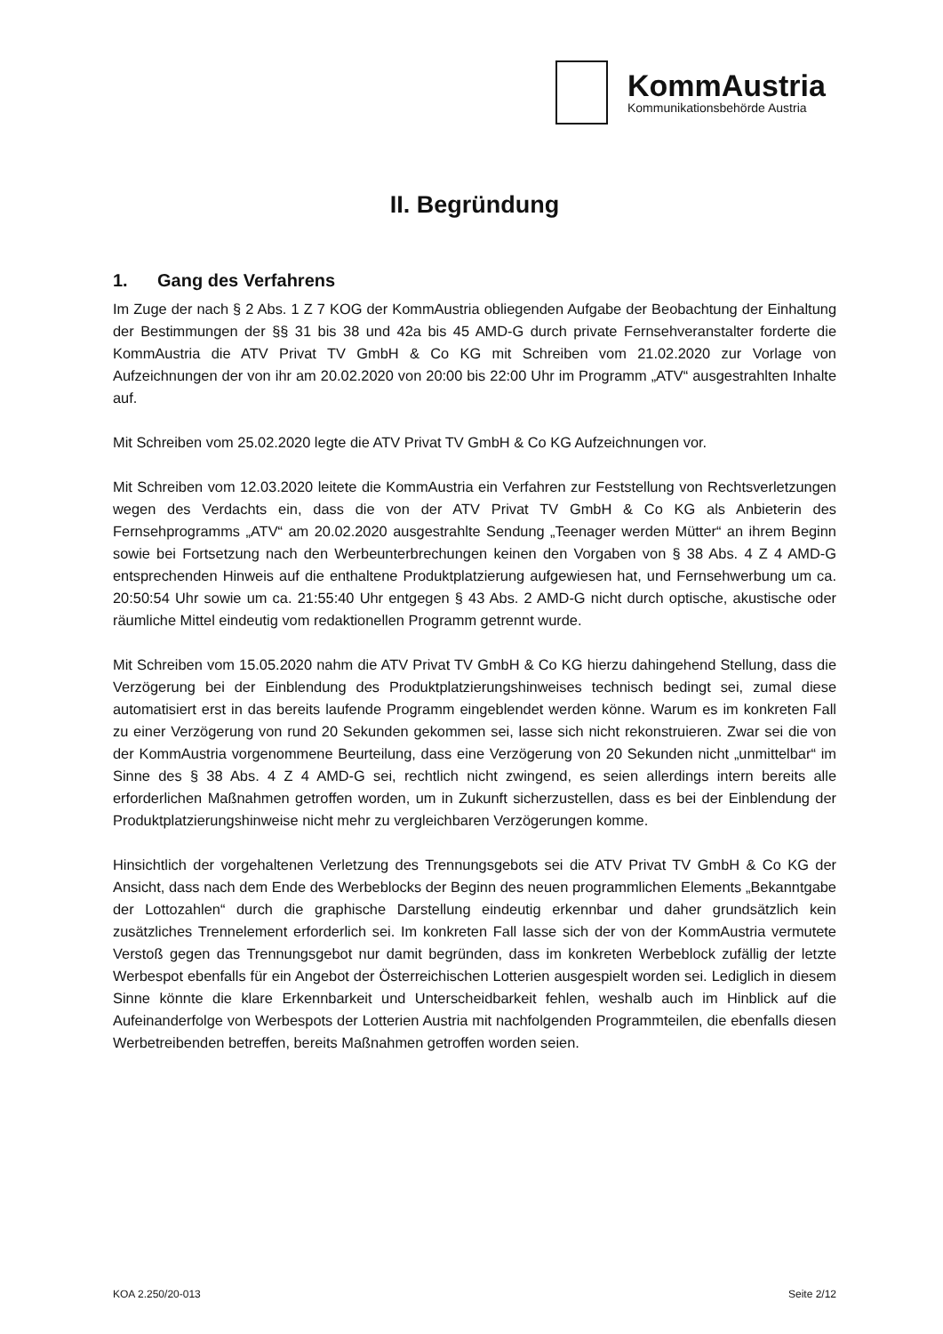KommAustria
Kommunikationsbehörde Austria
II. Begründung
1. Gang des Verfahrens
Im Zuge der nach § 2 Abs. 1 Z 7 KOG der KommAustria obliegenden Aufgabe der Beobachtung der Einhaltung der Bestimmungen der §§ 31 bis 38 und 42a bis 45 AMD-G durch private Fernsehveranstalter forderte die KommAustria die ATV Privat TV GmbH & Co KG mit Schreiben vom 21.02.2020 zur Vorlage von Aufzeichnungen der von ihr am 20.02.2020 von 20:00 bis 22:00 Uhr im Programm „ATV“ ausgestrahlten Inhalte auf.
Mit Schreiben vom 25.02.2020 legte die ATV Privat TV GmbH & Co KG Aufzeichnungen vor.
Mit Schreiben vom 12.03.2020 leitete die KommAustria ein Verfahren zur Feststellung von Rechtsverletzungen wegen des Verdachts ein, dass die von der ATV Privat TV GmbH & Co KG als Anbieterin des Fernsehprogramms „ATV“ am 20.02.2020 ausgestrahlte Sendung „Teenager werden Mütter“ an ihrem Beginn sowie bei Fortsetzung nach den Werbeunterbrechungen keinen den Vorgaben von § 38 Abs. 4 Z 4 AMD-G entsprechenden Hinweis auf die enthaltene Produktplatzierung aufgewiesen hat, und Fernsehwerbung um ca. 20:50:54 Uhr sowie um ca. 21:55:40 Uhr entgegen § 43 Abs. 2 AMD-G nicht durch optische, akustische oder räumliche Mittel eindeutig vom redaktionellen Programm getrennt wurde.
Mit Schreiben vom 15.05.2020 nahm die ATV Privat TV GmbH & Co KG hierzu dahingehend Stellung, dass die Verzögerung bei der Einblendung des Produktplatzierungshinweises technisch bedingt sei, zumal diese automatisiert erst in das bereits laufende Programm eingeblendet werden könne. Warum es im konkreten Fall zu einer Verzögerung von rund 20 Sekunden gekommen sei, lasse sich nicht rekonstruieren. Zwar sei die von der KommAustria vorgenommene Beurteilung, dass eine Verzögerung von 20 Sekunden nicht „unmittelbar“ im Sinne des § 38 Abs. 4 Z 4 AMD-G sei, rechtlich nicht zwingend, es seien allerdings intern bereits alle erforderlichen Maßnahmen getroffen worden, um in Zukunft sicherzustellen, dass es bei der Einblendung der Produktplatzierungshinweise nicht mehr zu vergleichbaren Verzögerungen komme.
Hinsichtlich der vorgehaltenen Verletzung des Trennungsgebots sei die ATV Privat TV GmbH & Co KG der Ansicht, dass nach dem Ende des Werbeblocks der Beginn des neuen programmlichen Elements „Bekanntgabe der Lottozahlen“ durch die graphische Darstellung eindeutig erkennbar und daher grundsätzlich kein zusätzliches Trennelement erforderlich sei. Im konkreten Fall lasse sich der von der KommAustria vermutete Verstoß gegen das Trennungsgebot nur damit begründen, dass im konkreten Werbeblock zufällig der letzte Werbespot ebenfalls für ein Angebot der Österreichischen Lotterien ausgespielt worden sei. Lediglich in diesem Sinne könnte die klare Erkennbarkeit und Unterscheidbarkeit fehlen, weshalb auch im Hinblick auf die Aufeinanderfolge von Werbespots der Lotterien Austria mit nachfolgenden Programmteilen, die ebenfalls diesen Werbetreibenden betreffen, bereits Maßnahmen getroffen worden seien.
KOA 2.250/20-013 Seite 2/12